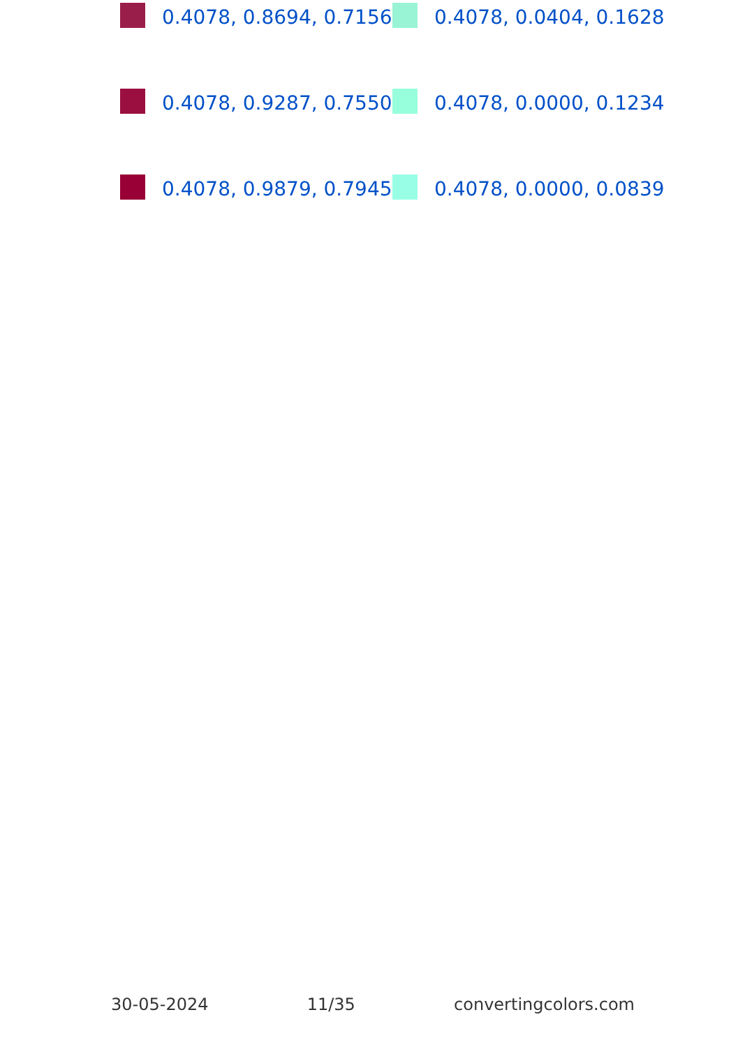0.4078, 0.8694, 0.7156
0.4078, 0.0404, 0.1628
0.4078, 0.9287, 0.7550
0.4078, 0.0000, 0.1234
0.4078, 0.9879, 0.7945
0.4078, 0.0000, 0.0839
30-05-2024 11/35 convertingcolors.com